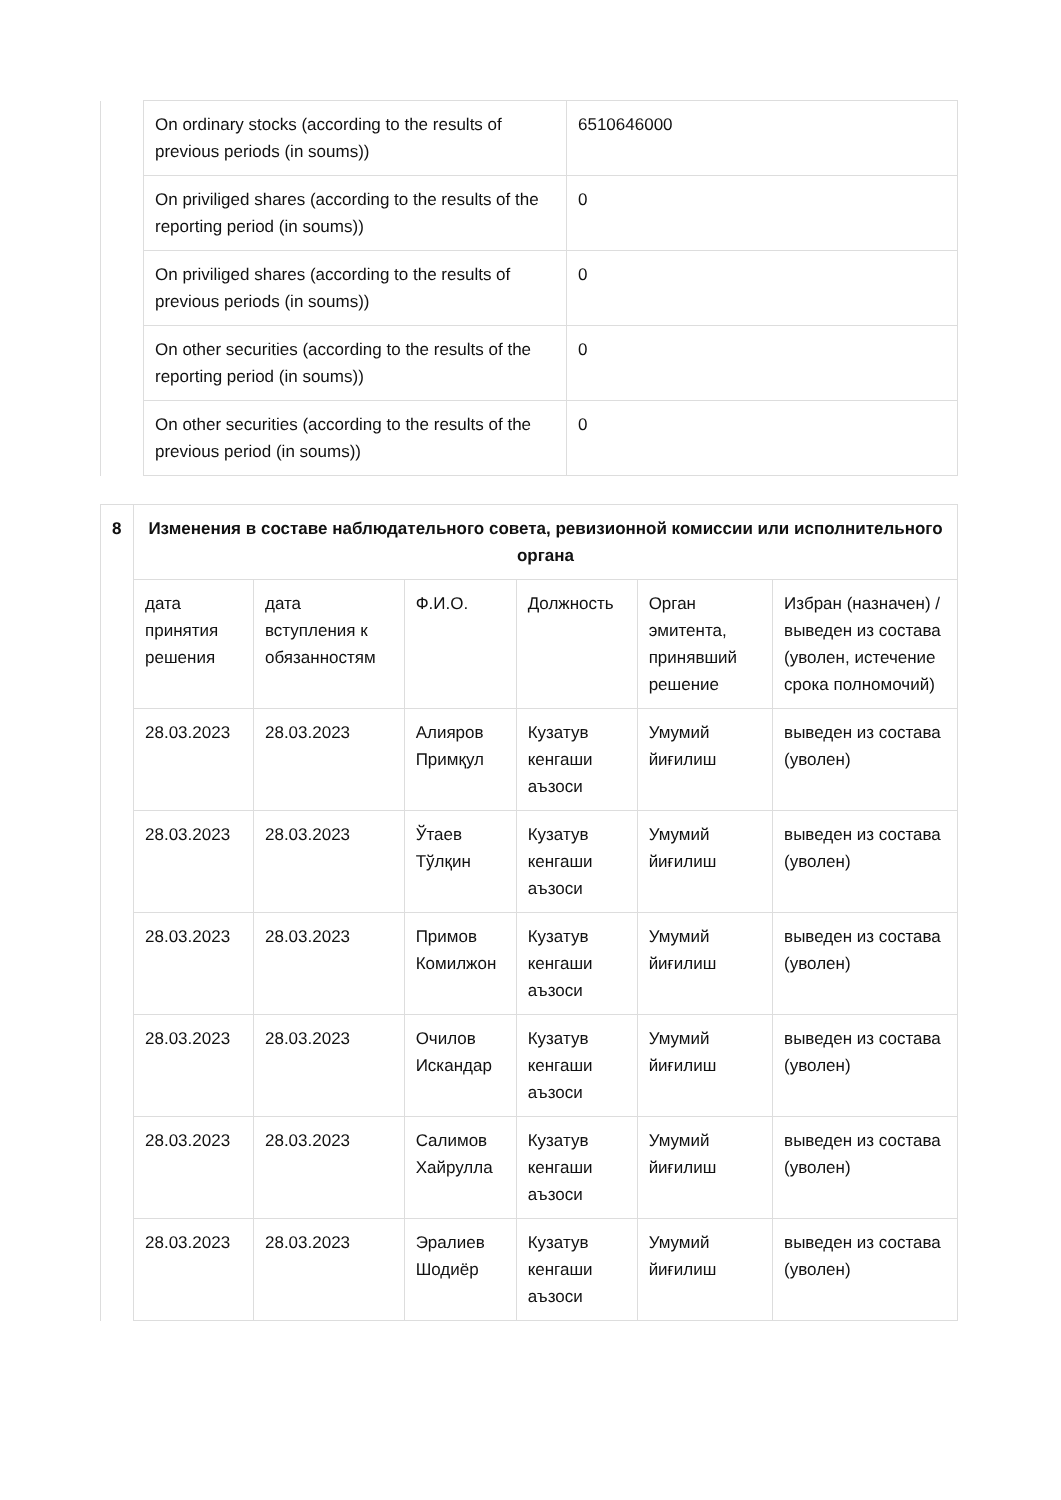| | On ordinary stocks (according to the results of previous periods (in soums)) | 6510646000 |
| | On priviliged shares (according to the results of the reporting period (in soums)) | 0 |
| | On priviliged shares (according to the results of previous periods (in soums)) | 0 |
| | On other securities (according to the results of the reporting period (in soums)) | 0 |
| | On other securities (according to the results of the previous period (in soums)) | 0 |
| 8 | Изменения в составе наблюдательного совета, ревизионной комиссии или исполнительного органа | | | | | |
| | дата принятия решения | дата вступления к обязанностям | Ф.И.О. | Должность | Орган эмитента, принявший решение | Избран (назначен) / выведен из состава (уволен, истечение срока полномочий) |
| | 28.03.2023 | 28.03.2023 | Алияров Примқул | Кузатув кенгаши аъзоси | Умумий йиғилиш | выведен из состава (уволен) |
| | 28.03.2023 | 28.03.2023 | Ўтаев Тўлқин | Кузатув кенгаши аъзоси | Умумий йиғилиш | выведен из состава (уволен) |
| | 28.03.2023 | 28.03.2023 | Примов Комилжон | Кузатув кенгаши аъзоси | Умумий йиғилиш | выведен из состава (уволен) |
| | 28.03.2023 | 28.03.2023 | Очилов Искандар | Кузатув кенгаши аъзоси | Умумий йиғилиш | выведен из состава (уволен) |
| | 28.03.2023 | 28.03.2023 | Салимов Хайрулла | Кузатув кенгаши аъзоси | Умумий йиғилиш | выведен из состава (уволен) |
| | 28.03.2023 | 28.03.2023 | Эралиев Шодиёр | Кузатув кенгаши аъзоси | Умумий йиғилиш | выведен из состава (уволен) |